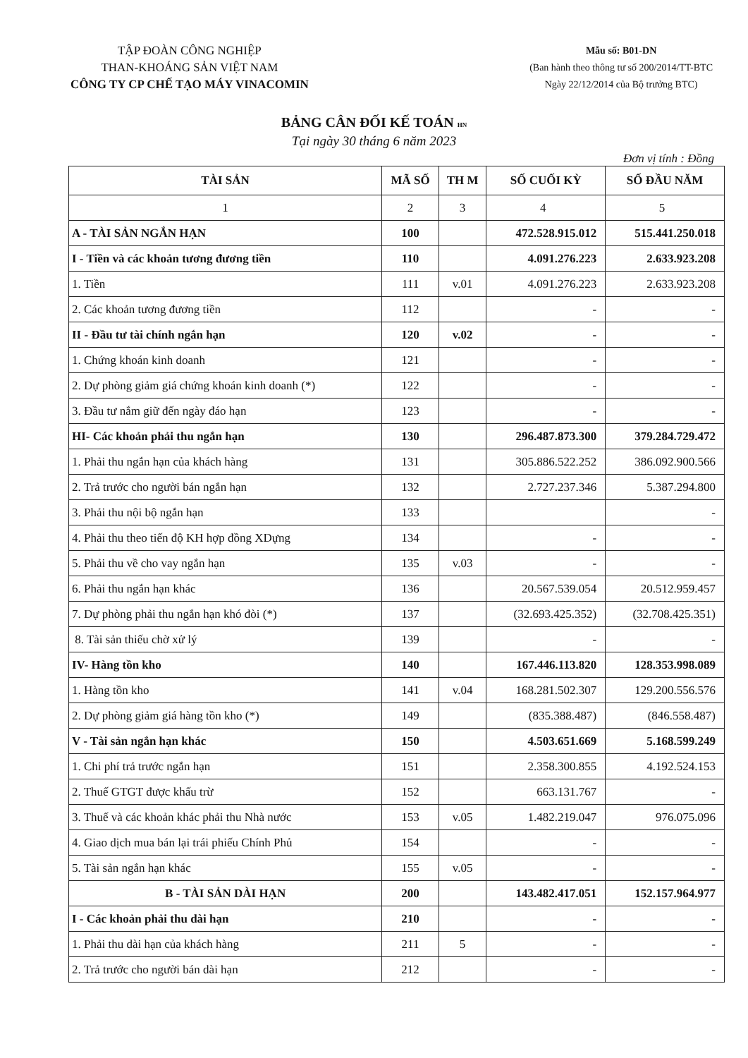TẬP ĐOÀN CÔNG NGHIỆP
THAN-KHOÁNG SẢN VIỆT NAM
CÔNG TY CP CHẾ TẠO MÁY VINACOMIN
Mẫu số: B01-DN
(Ban hành theo thông tư số 200/2014/TT-BTC
Ngày 22/12/2014 của Bộ trưởng BTC)
BẢNG CÂN ĐỐI KẾ TOÁN HN
Tại ngày 30 tháng 6 năm 2023
Đơn vị tính : Đồng
| TÀI SẢN | MÃ SỐ | TH M | SỐ CUỐI KỲ | SỐ ĐẦU NĂM |
| --- | --- | --- | --- | --- |
| 1 | 2 | 3 | 4 | 5 |
| A - TÀI SẢN NGẮN HẠN | 100 | | 472.528.915.012 | 515.441.250.018 |
| I - Tiền và các khoản tương đương tiền | 110 | | 4.091.276.223 | 2.633.923.208 |
| 1. Tiền | 111 | v.01 | 4.091.276.223 | 2.633.923.208 |
| 2. Các khoản tương đương tiền | 112 | | - | - |
| II - Đầu tư tài chính ngắn hạn | 120 | v.02 | - | - |
| 1. Chứng khoán kinh doanh | 121 | | - | - |
| 2. Dự phòng giảm giá chứng khoán kinh doanh (*) | 122 | | - | - |
| 3. Đầu tư nắm giữ đến ngày đáo hạn | 123 | | - | - |
| HI- Các khoản phải thu ngắn hạn | 130 | | 296.487.873.300 | 379.284.729.472 |
| 1. Phải thu ngắn hạn của khách hàng | 131 | | 305.886.522.252 | 386.092.900.566 |
| 2. Trả trước cho người bán ngắn hạn | 132 | | 2.727.237.346 | 5.387.294.800 |
| 3. Phải thu nội bộ ngắn hạn | 133 | | | - |
| 4. Phải thu theo tiến độ KH hợp đồng XDựng | 134 | | - | - |
| 5. Phải thu về cho vay ngắn hạn | 135 | v.03 | - | - |
| 6. Phải thu ngắn hạn khác | 136 | | 20.567.539.054 | 20.512.959.457 |
| 7. Dự phòng phải thu ngắn hạn khó đòi (*) | 137 | | (32.693.425.352) | (32.708.425.351) |
| 8. Tài sản thiếu chờ xử lý | 139 | | - | - |
| IV- Hàng tồn kho | 140 | | 167.446.113.820 | 128.353.998.089 |
| 1. Hàng tồn kho | 141 | v.04 | 168.281.502.307 | 129.200.556.576 |
| 2. Dự phòng giảm giá hàng tồn kho (*) | 149 | | (835.388.487) | (846.558.487) |
| V - Tài sản ngắn hạn khác | 150 | | 4.503.651.669 | 5.168.599.249 |
| 1. Chi phí trả trước ngắn hạn | 151 | | 2.358.300.855 | 4.192.524.153 |
| 2. Thuế GTGT được khấu trừ | 152 | | 663.131.767 | - |
| 3. Thuế và các khoản khác phải thu Nhà nước | 153 | v.05 | 1.482.219.047 | 976.075.096 |
| 4. Giao dịch mua bán lại trái phiếu Chính Phủ | 154 | | - | - |
| 5. Tài sản ngắn hạn khác | 155 | v.05 | - | - |
| B - TÀI SẢN DÀI HẠN | 200 | | 143.482.417.051 | 152.157.964.977 |
| I - Các khoản phải thu dài hạn | 210 | | - | - |
| 1. Phải thu dài hạn của khách hàng | 211 | 5 | - | - |
| 2. Trả trước cho người bán dài hạn | 212 | | - | - |